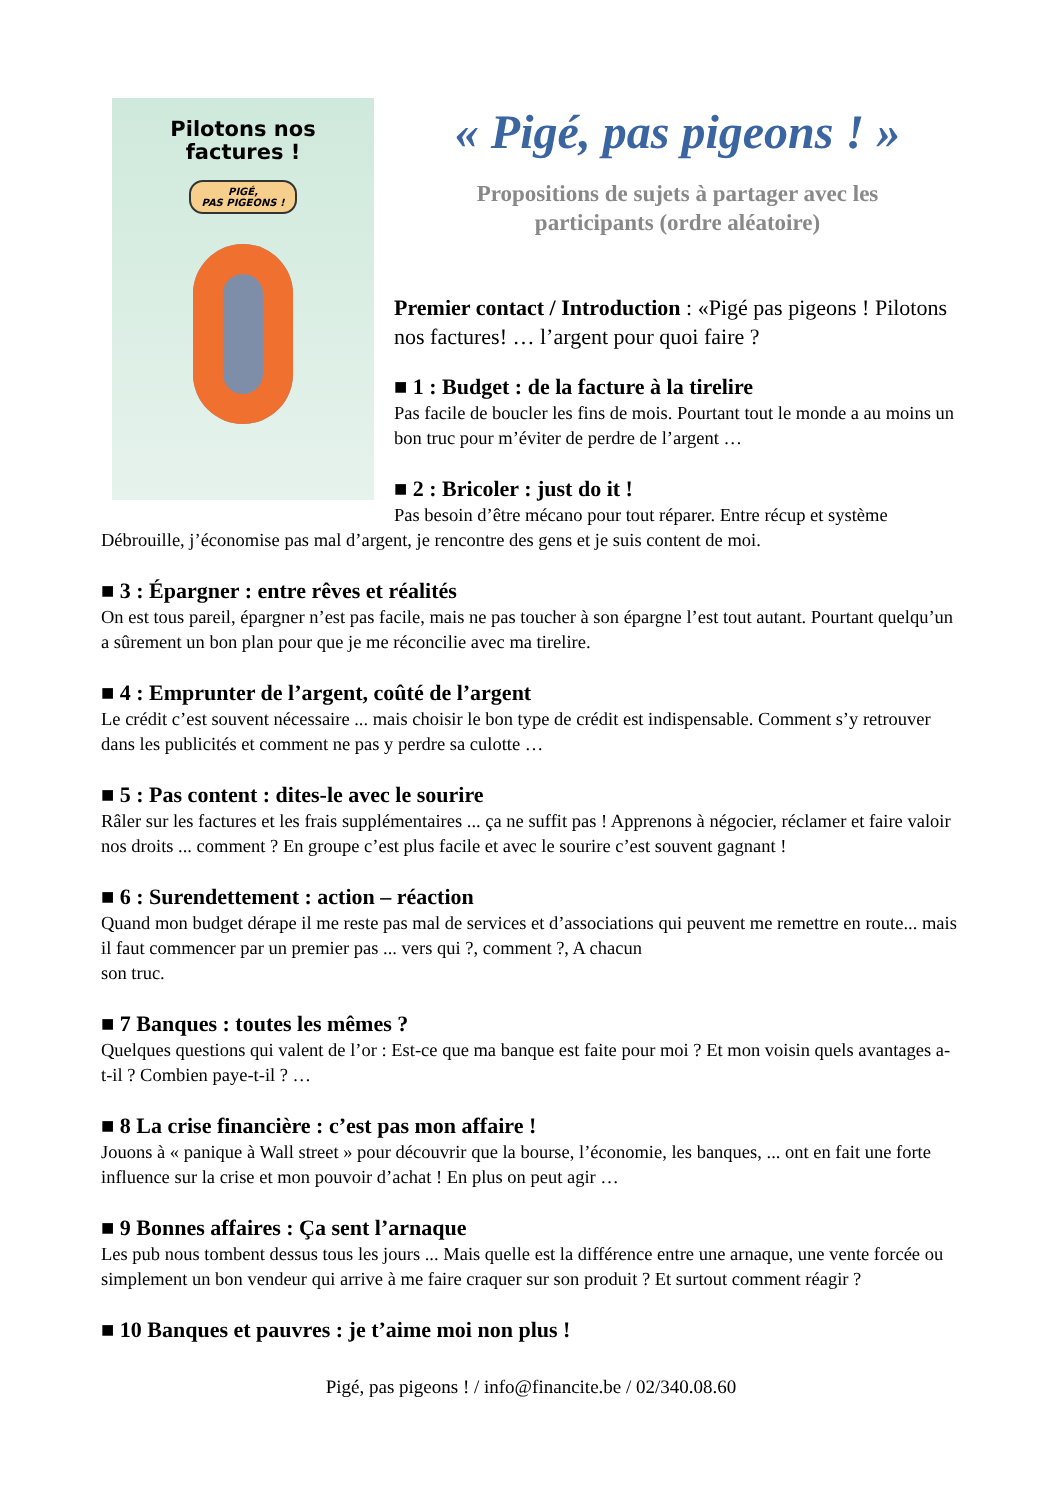Pilotons nos
factures !
PIGÉ,
PAS PIGEONS !
« Pigé, pas pigeons ! »
Propositions de sujets à partager avec les
participants (ordre aléatoire)
Premier contact / Introduction : «Pigé pas pigeons ! Pilotons nos factures! … l’argent pour quoi faire ?
■ 1 : Budget : de la facture à la tirelire
Pas facile de boucler les fins de mois. Pourtant tout le monde a au moins un bon truc pour m’éviter de perdre de l’argent …
■ 2 : Bricoler : just do it !
Pas besoin d’être mécano pour tout réparer. Entre récup et système Débrouille, j’économise pas mal d’argent, je rencontre des gens et je suis content de moi.
■ 3 : Épargner : entre rêves et réalités
On est tous pareil, épargner n’est pas facile, mais ne pas toucher à son épargne l’est tout autant. Pourtant quelqu’un a sûrement un bon plan pour que je me réconcilie avec ma tirelire.
■ 4 : Emprunter de l’argent, coûté de l’argent
Le crédit c’est souvent nécessaire ... mais choisir le bon type de crédit est indispensable. Comment s’y retrouver dans les publicités et comment ne pas y perdre sa culotte …
■ 5 : Pas content : dites-le avec le sourire
Râler sur les factures et les frais supplémentaires ... ça ne suffit pas ! Apprenons à négocier, réclamer et faire valoir nos droits ... comment ? En groupe c’est plus facile et avec le sourire c’est souvent gagnant !
■ 6 : Surendettement : action – réaction
Quand mon budget dérape il me reste pas mal de services et d’associations qui peuvent me remettre en route... mais il faut commencer par un premier pas ... vers qui ?, comment ?, A chacun
son truc.
■ 7 Banques : toutes les mêmes ?
Quelques questions qui valent de l’or : Est-ce que ma banque est faite pour moi ? Et mon voisin quels avantages a-t-il ? Combien paye-t-il ? …
■ 8 La crise financière : c’est pas mon affaire !
Jouons à « panique à Wall street » pour découvrir que la bourse, l’économie, les banques, ... ont en fait une forte influence sur la crise et mon pouvoir d’achat ! En plus on peut agir …
■ 9 Bonnes affaires : Ça sent l’arnaque
Les pub nous tombent dessus tous les jours ... Mais quelle est la différence entre une arnaque, une vente forcée ou simplement un bon vendeur qui arrive à me faire craquer sur son produit ? Et surtout comment réagir ?
■ 10 Banques et pauvres : je t’aime moi non plus !
Pigé, pas pigeons ! / info@financite.be / 02/340.08.60